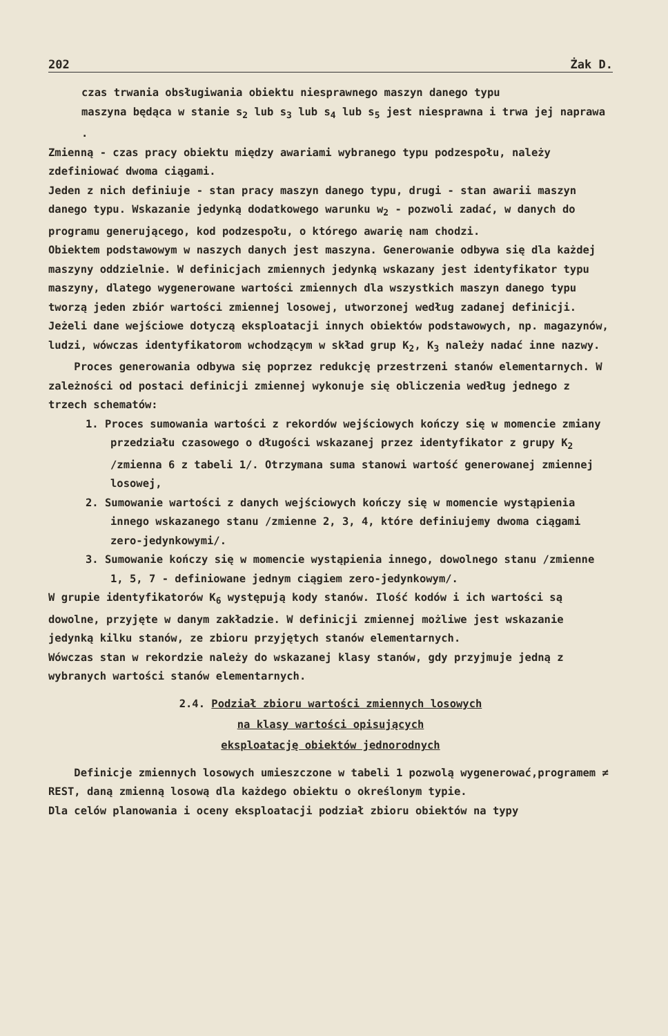202 Żak D.
czas trwania obsługiwania obiektu niesprawnego maszyn danego typu
maszyna będąca w stanie s<sub>2</sub> lub s<sub>3</sub> lub s<sub>4</sub> lub s<sub>5</sub> jest niesprawna i trwa jej naprawa .
Zmienną - czas pracy obiektu między awariami wybranego typu podzespołu, należy zdefiniować dwoma ciągami.
Jeden z nich definiuje - stan pracy maszyn danego typu, drugi - stan awarii maszyn danego typu. Wskazanie jedynką dodatkowego warunku w<sub>2</sub> - pozwoli zadać, w danych do programu generującego, kod podzespołu, o którego awarię nam chodzi.
Obiektem podstawowym w naszych danych jest maszyna. Generowanie odbywa się dla każdej maszyny oddzielnie. W definicjach zmiennych jedynką wskazany jest identyfikator typu maszyny, dlatego wygenerowane wartości zmiennych dla wszystkich maszyn danego typu tworzą jeden zbiór wartości zmiennej losowej, utworzonej według zadanej definicji. Jeżeli dane wejściowe dotyczą eksploatacji innych obiektów podstawowych, np. magazynów, ludzi, wówczas identyfikatorom wchodzącym w skład grup K<sub>2</sub>, K<sub>3</sub> należy nadać inne nazwy.
Proces generowania odbywa się poprzez redukcję przestrzeni stanów elementarnych. W zależności od postaci definicji zmiennej wykonuje się obliczenia według jednego z trzech schematów:
1. Proces sumowania wartości z rekordów wejściowych kończy się w momencie zmiany przedziału czasowego o długości wskazanej przez identyfikator z grupy K<sub>2</sub> /zmienna 6 z tabeli 1/. Otrzymana suma stanowi wartość generowanej zmiennej losowej,
2. Sumowanie wartości z danych wejściowych kończy się w momencie wystąpienia innego wskazanego stanu /zmienne 2, 3, 4, które definiujemy dwoma ciągami zero-jedynkowymi/.
3. Sumowanie kończy się w momencie wystąpienia innego, dowolnego stanu /zmienne 1, 5, 7 - definiowane jednym ciągiem zero-jedynkowym/.
W grupie identyfikatorów K<sub>6</sub> występują kody stanów. Ilość kodów i ich wartości są dowolne, przyjęte w danym zakładzie. W definicji zmiennej możliwe jest wskazanie jedynką kilku stanów, ze zbioru przyjętych stanów elementarnych.
Wówczas stan w rekordzie należy do wskazanej klasy stanów, gdy przyjmuje jedną z wybranych wartości stanów elementarnych.
2.4. Podział zbioru wartości zmiennych losowych
na klasy wartości opisujących
eksploatację obiektów jednorodnych
Definicje zmiennych losowych umieszczone w tabeli 1 pozwolą wygenerować,programem ≠ REST, daną zmienną losową dla każdego obiektu o określonym typie.
Dla celów planowania i oceny eksploatacji podział zbioru obiektów na typy